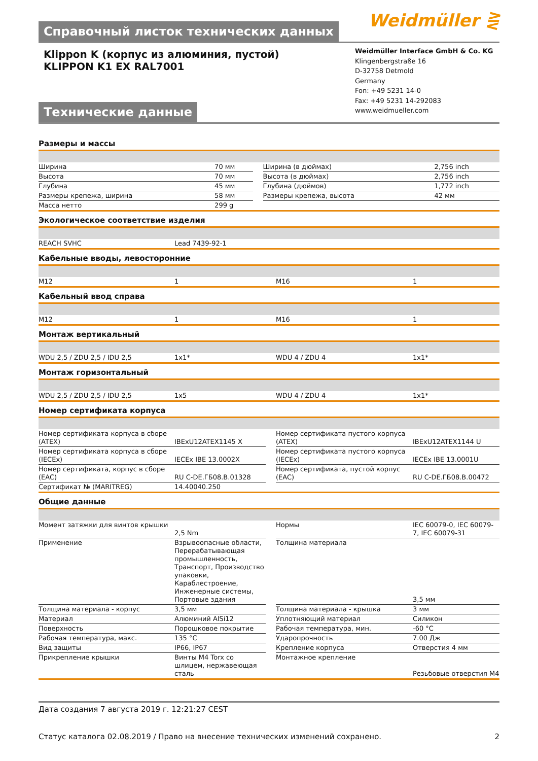Справочный листок технических данных
Weidmüller ⋛
Klippon K (корпус из алюминия, пустой)
KLIPPON K1 EX RAL7001
Технические данные
Weidmüller Interface GmbH & Co. KG
Klingenbergstraße 16
D-32758 Detmold
Germany
Fon: +49 5231 14-0
Fax: +49 5231 14-292083
www.weidmueller.com
Размеры и массы
| Ширина | 70 мм | | Ширина (в дюймах) | 2,756 inch |
| Высота | 70 мм | | Высота (в дюймах) | 2,756 inch |
| Глубина | 45 мм | | Глубина (дюймов) | 1,772 inch |
| Размеры крепежа, ширина | 58 мм | | Размеры крепежа, высота | 42 мм |
| Масса нетто | 299 g | | | |
Экологическое соответствие изделия
| REACH SVHC | Lead 7439-92-1 | | | |
Кабельные вводы, левосторонние
| M12 | 1 | | M16 | 1 |
Кабельный ввод справа
| M12 | 1 | | M16 | 1 |
Монтаж вертикальный
| WDU 2,5 / ZDU 2,5 / IDU 2,5 | 1x1* | | WDU 4 / ZDU 4 | 1x1* |
Монтаж горизонтальный
| WDU 2,5 / ZDU 2,5 / IDU 2,5 | 1x5 | | WDU 4 / ZDU 4 | 1x1* |
Номер сертификата корпуса
| Номер сертификата корпуса в сборе (ATEX) | IBExU12ATEX1145 X | | Номер сертификата пустого корпуса (ATEX) | IBExU12ATEX1144 U |
| Номер сертификата корпуса в сборе (IECEx) | IECEx IBE 13.0002X | | Номер сертификата пустого корпуса (IECEx) | IECEx IBE 13.0001U |
| Номер сертификата, корпус в сборе (EAC) | RU C-DE.ГБ08.В.01328 | | Номер сертификата, пустой корпус (EAC) | RU C-DE.ГБ08.В.00472 |
| Сертификат № (MARITREG) | 14.40040.250 | | | |
Общие данные
| Момент затяжки для винтов крышки | 2,5 Nm | | Нормы | IEC 60079-0, IEC 60079-7, IEC 60079-31 |
| Применение | Взрывоопасные области, Перерабатывающая промышленность, Транспорт, Производство упаковки, Караблестроение, Инженерные системы, Портовые здания | | Толщина материала | 3,5 мм |
| Толщина материала - корпус | 3,5 мм | | Толщина материала - крышка | 3 мм |
| Материал | Алюминий AlSi12 | | Уплотняющий материал | Силикон |
| Поверхность | Порошковое покрытие | | Рабочая температура, мин. | -60 °C |
| Рабочая температура, макс. | 135 °C | | Ударопрочность | 7.00 Дж |
| Вид защиты | IP66, IP67 | | Крепление корпуса | Отверстия 4 мм |
| Прикрепление крышки | Винты M4 Torx со шлицем, нержавеющая сталь | | Монтажное крепление | Резьбовые отверстия M4 |
Дата создания 7 августа 2019 г. 12:21:27 CEST
Статус каталога 02.08.2019 / Право на внесение технических изменений сохранено. 2